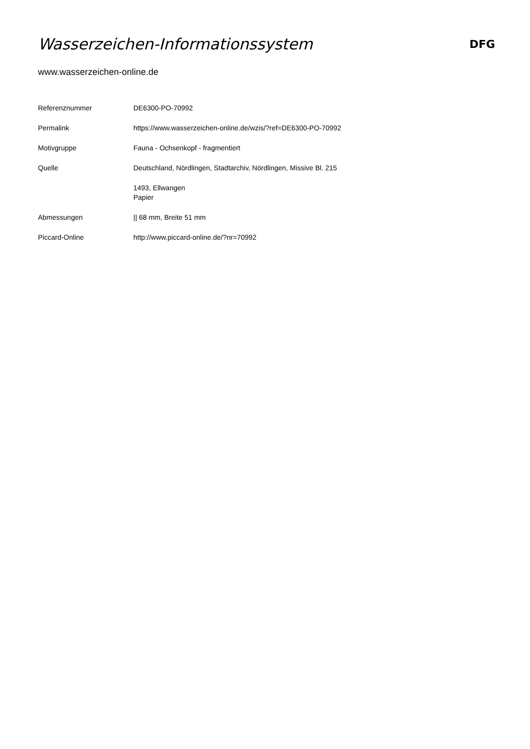Wasserzeichen-Informationssystem
DFG
www.wasserzeichen-online.de
| Referenznummer | DE6300-PO-70992 |
| Permalink | https://www.wasserzeichen-online.de/wzis/?ref=DE6300-PO-70992 |
| Motivgruppe | Fauna - Ochsenkopf - fragmentiert |
| Quelle | Deutschland, Nördlingen, Stadtarchiv, Nördlingen, Missive Bl. 215 |
| | 1493, Ellwangen Papier |
| Abmessungen | // 68 mm, Breite 51 mm |
| Piccard-Online | http://www.piccard-online.de/?nr=70992 |